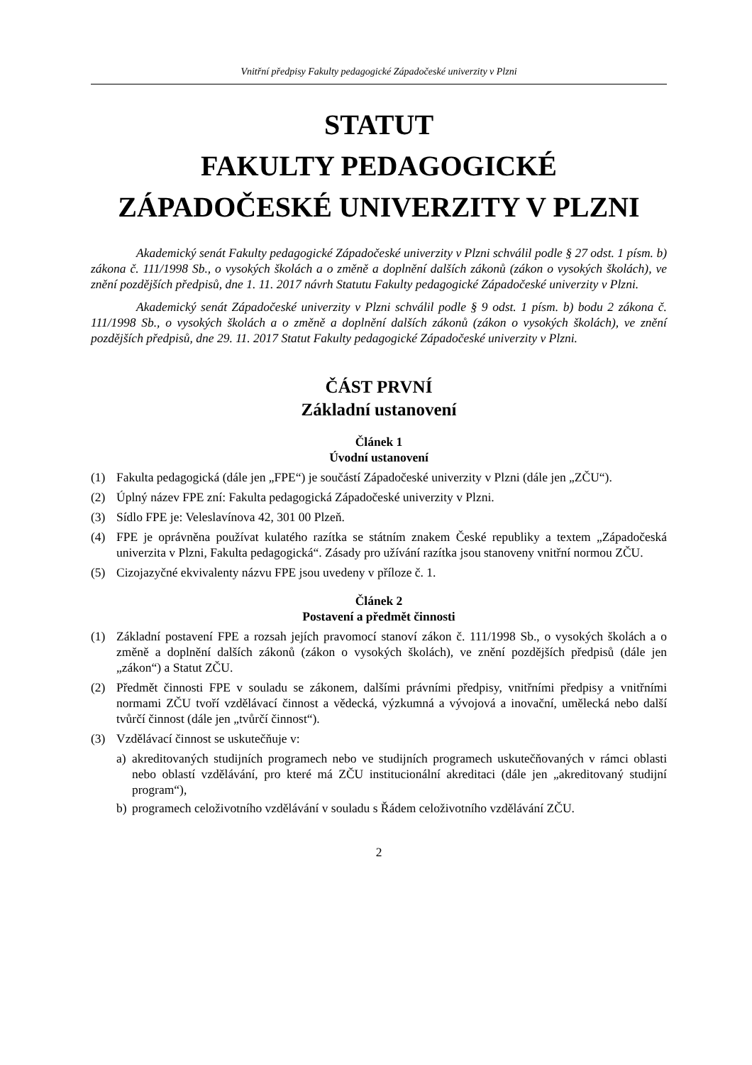Vnitřní předpisy Fakulty pedagogické Západočeské univerzity v Plzni
STATUT
FAKULTY PEDAGOGICKÉ
ZÁPADOČESKÉ UNIVERZITY V PLZNI
Akademický senát Fakulty pedagogické Západočeské univerzity v Plzni schválil podle § 27 odst. 1 písm. b) zákona č. 111/1998 Sb., o vysokých školách a o změně a doplnění dalších zákonů (zákon o vysokých školách), ve znění pozdějších předpisů, dne 1. 11. 2017 návrh Statutu Fakulty pedagogické Západočeské univerzity v Plzni.
Akademický senát Západočeské univerzity v Plzni schválil podle § 9 odst. 1 písm. b) bodu 2 zákona č. 111/1998 Sb., o vysokých školách a o změně a doplnění dalších zákonů (zákon o vysokých školách), ve znění pozdějších předpisů, dne 29. 11. 2017 Statut Fakulty pedagogické Západočeské univerzity v Plzni.
ČÁST PRVNÍ
Základní ustanovení
Článek 1
Úvodní ustanovení
(1) Fakulta pedagogická (dále jen „FPE“) je součástí Západočeské univerzity v Plzni (dále jen „ZČU“).
(2) Úplný název FPE zní: Fakulta pedagogická Západočeské univerzity v Plzni.
(3) Sídlo FPE je: Veleslavínova 42, 301 00 Plzeň.
(4) FPE je oprávněna používat kulatého razítka se státním znakem České republiky a textem „Západočeská univerzita v Plzni, Fakulta pedagogická“. Zásady pro užívání razítka jsou stanoveny vnitřní normou ZČU.
(5) Cizojazyčné ekvivalenty názvu FPE jsou uvedeny v příloze č. 1.
Článek 2
Postavení a předmět činnosti
(1) Základní postavení FPE a rozsah jejích pravomocí stanoví zákon č. 111/1998 Sb., o vysokých školách a o změně a doplnění dalších zákonů (zákon o vysokých školách), ve znění pozdějších předpisů (dále jen „zákon“) a Statut ZČU.
(2) Předmět činnosti FPE v souladu se zákonem, dalšími právními předpisy, vnitřními předpisy a vnitřními normami ZČU tvoří vzdělávací činnost a vědecká, výzkumná a vývojová a inovační, umělecká nebo další tvůrčí činnost (dále jen „tvůrčí činnost“).
(3) Vzdělávací činnost se uskutečňuje v:
a) akreditovaných studijních programech nebo ve studijních programech uskutečňovaných v rámci oblasti nebo oblastí vzdělávání, pro které má ZČU institucionální akreditaci (dále jen „akreditovaný studijní program“),
b) programech celoživotního vzdělávání v souladu s Řádem celoživotního vzdělávání ZČU.
2